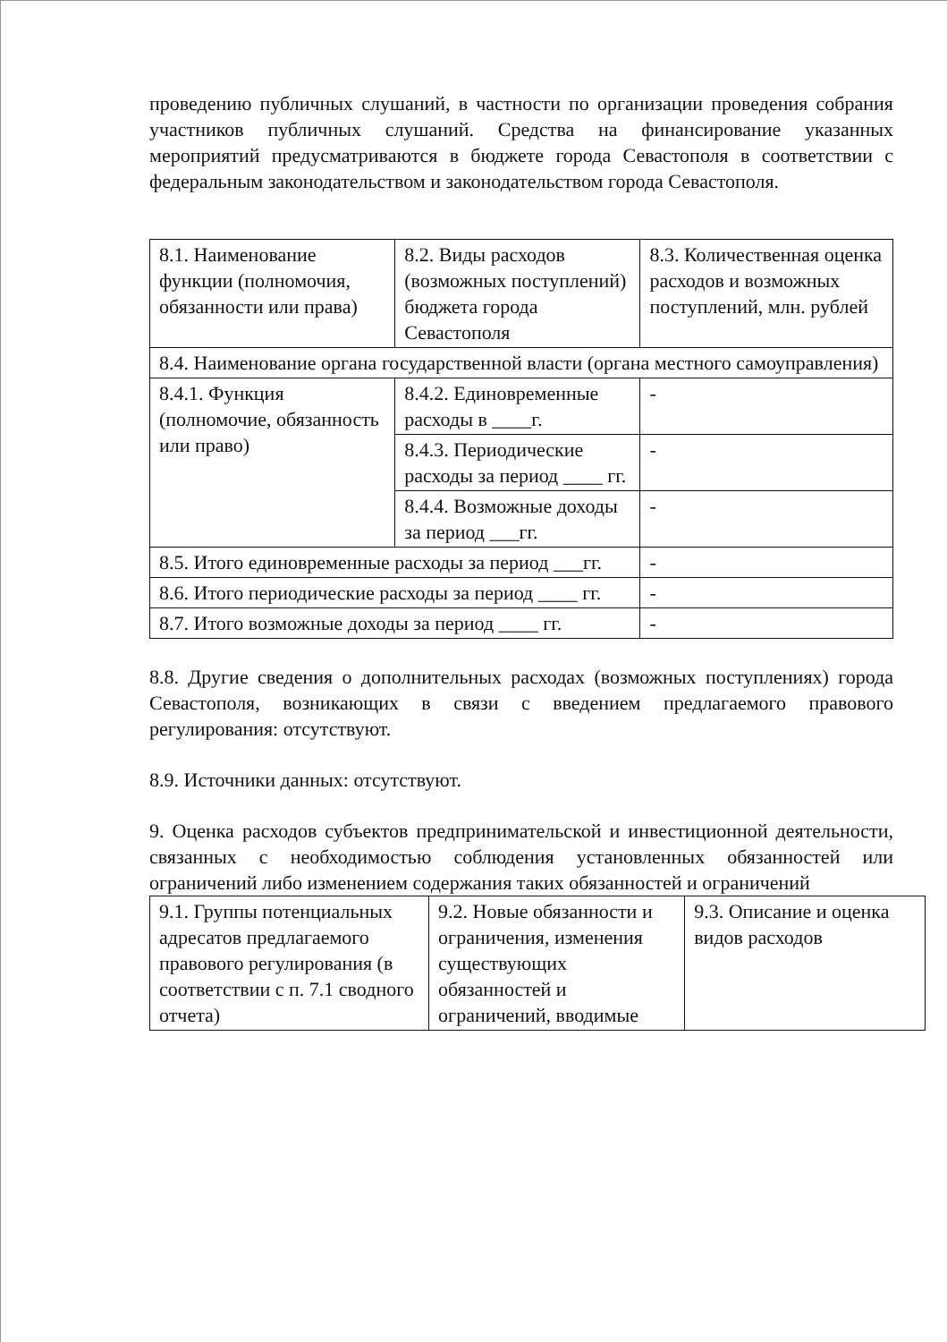проведению публичных слушаний, в частности по организации проведения собрания участников публичных слушаний. Средства на финансирование указанных мероприятий предусматриваются в бюджете города Севастополя в соответствии с федеральным законодательством и законодательством города Севастополя.
| 8.1. Наименование функции (полномочия, обязанности или права) | 8.2. Виды расходов (возможных поступлений) бюджета города Севастополя | 8.3. Количественная оценка расходов и возможных поступлений, млн. рублей |
| 8.4. Наименование органа государственной власти (органа местного самоуправления) | | |
| 8.4.1. Функция (полномочие, обязанность или право) | 8.4.2. Единовременные расходы в ____г. | - |
| | 8.4.3. Периодические расходы за период ____ гг. | - |
| | 8.4.4. Возможные доходы за период ___гг. | - |
| 8.5. Итого единовременные расходы за период ___гг. | | - |
| 8.6. Итого периодические расходы за период ____ гг. | | - |
| 8.7. Итого возможные доходы за период ____ гг. | | - |
8.8. Другие сведения о дополнительных расходах (возможных поступлениях) города Севастополя, возникающих в связи с введением предлагаемого правового регулирования: отсутствуют.
8.9. Источники данных: отсутствуют.
9. Оценка расходов субъектов предпринимательской и инвестиционной деятельности, связанных с необходимостью соблюдения установленных обязанностей или ограничений либо изменением содержания таких обязанностей и ограничений
| 9.1. Группы потенциальных адресатов предлагаемого правового регулирования (в соответствии с п. 7.1 сводного отчета) | 9.2. Новые обязанности и ограничения, изменения существующих обязанностей и ограничений, вводимые | 9.3. Описание и оценка видов расходов |